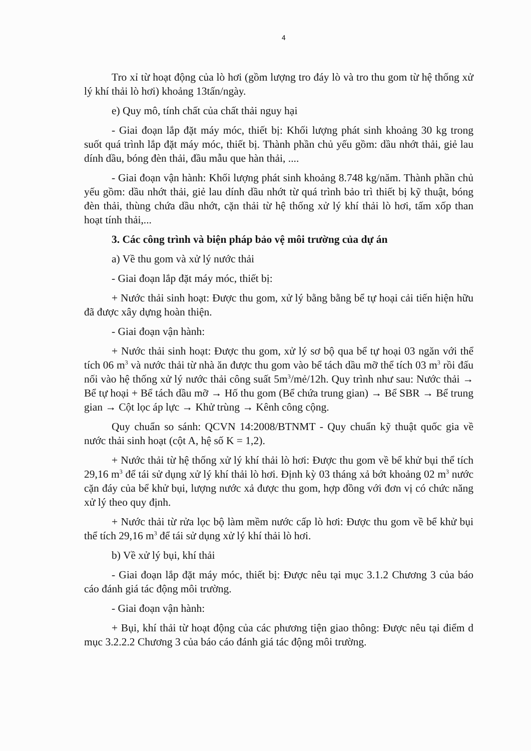4
Tro xỉ từ hoạt động của lò hơi (gồm lượng tro đáy lò và tro thu gom từ hệ thống xử lý khí thải lò hơi) khoảng 13tấn/ngày.
e) Quy mô, tính chất của chất thải nguy hại
- Giai đoạn lắp đặt máy móc, thiết bị: Khối lượng phát sinh khoảng 30 kg trong suốt quá trình lắp đặt máy móc, thiết bị. Thành phần chủ yếu gồm: dầu nhớt thải, giẻ lau dính dầu, bóng đèn thải, đầu mẫu que hàn thải, ....
- Giai đoạn vận hành: Khối lượng phát sinh khoảng 8.748 kg/năm. Thành phần chủ yếu gồm: dầu nhớt thải, giẻ lau dính dầu nhớt từ quá trình bảo trì thiết bị kỹ thuật, bóng đèn thải, thùng chứa dầu nhớt, cặn thải từ hệ thống xử lý khí thải lò hơi, tấm xốp than hoạt tính thải,...
3. Các công trình và biện pháp bảo vệ môi trường của dự án
a) Về thu gom và xử lý nước thải
- Giai đoạn lắp đặt máy móc, thiết bị:
+ Nước thải sinh hoạt: Được thu gom, xử lý bằng bằng bể tự hoại cải tiến hiện hữu đã được xây dựng hoàn thiện.
- Giai đoạn vận hành:
+ Nước thải sinh hoạt: Được thu gom, xử lý sơ bộ qua bể tự hoại 03 ngăn với thể tích 06 m<sup>3</sup> và nước thải từ nhà ăn được thu gom vào bể tách dầu mỡ thể tích 03 m<sup>3</sup> rồi đấu nối vào hệ thống xử lý nước thải công suất 5m<sup>3</sup>/mẻ/12h. Quy trình như sau: Nước thải → Bể tự hoại + Bể tách dầu mỡ → Hố thu gom (Bể chứa trung gian) → Bể SBR → Bể trung gian → Cột lọc áp lực → Khử trùng → Kênh công cộng.
Quy chuẩn so sánh: QCVN 14:2008/BTNMT - Quy chuẩn kỹ thuật quốc gia về nước thải sinh hoạt (cột A, hệ số K = 1,2).
+ Nước thải từ hệ thống xử lý khí thải lò hơi: Được thu gom về bể khử bụi thể tích 29,16 m<sup>3</sup> để tái sử dụng xử lý khí thải lò hơi. Định kỳ 03 tháng xả bớt khoảng 02 m<sup>3</sup> nước cặn đáy của bể khử bụi, lượng nước xả được thu gom, hợp đồng với đơn vị có chức năng xử lý theo quy định.
+ Nước thải từ rửa lọc bộ làm mềm nước cấp lò hơi: Được thu gom về bể khử bụi thể tích 29,16 m<sup>3</sup> để tái sử dụng xử lý khí thải lò hơi.
b) Về xử lý bụi, khí thải
- Giai đoạn lắp đặt máy móc, thiết bị: Được nêu tại mục 3.1.2 Chương 3 của báo cáo đánh giá tác động môi trường.
- Giai đoạn vận hành:
+ Bụi, khí thải từ hoạt động của các phương tiện giao thông: Được nêu tại điểm d mục 3.2.2.2 Chương 3 của báo cáo đánh giá tác động môi trường.